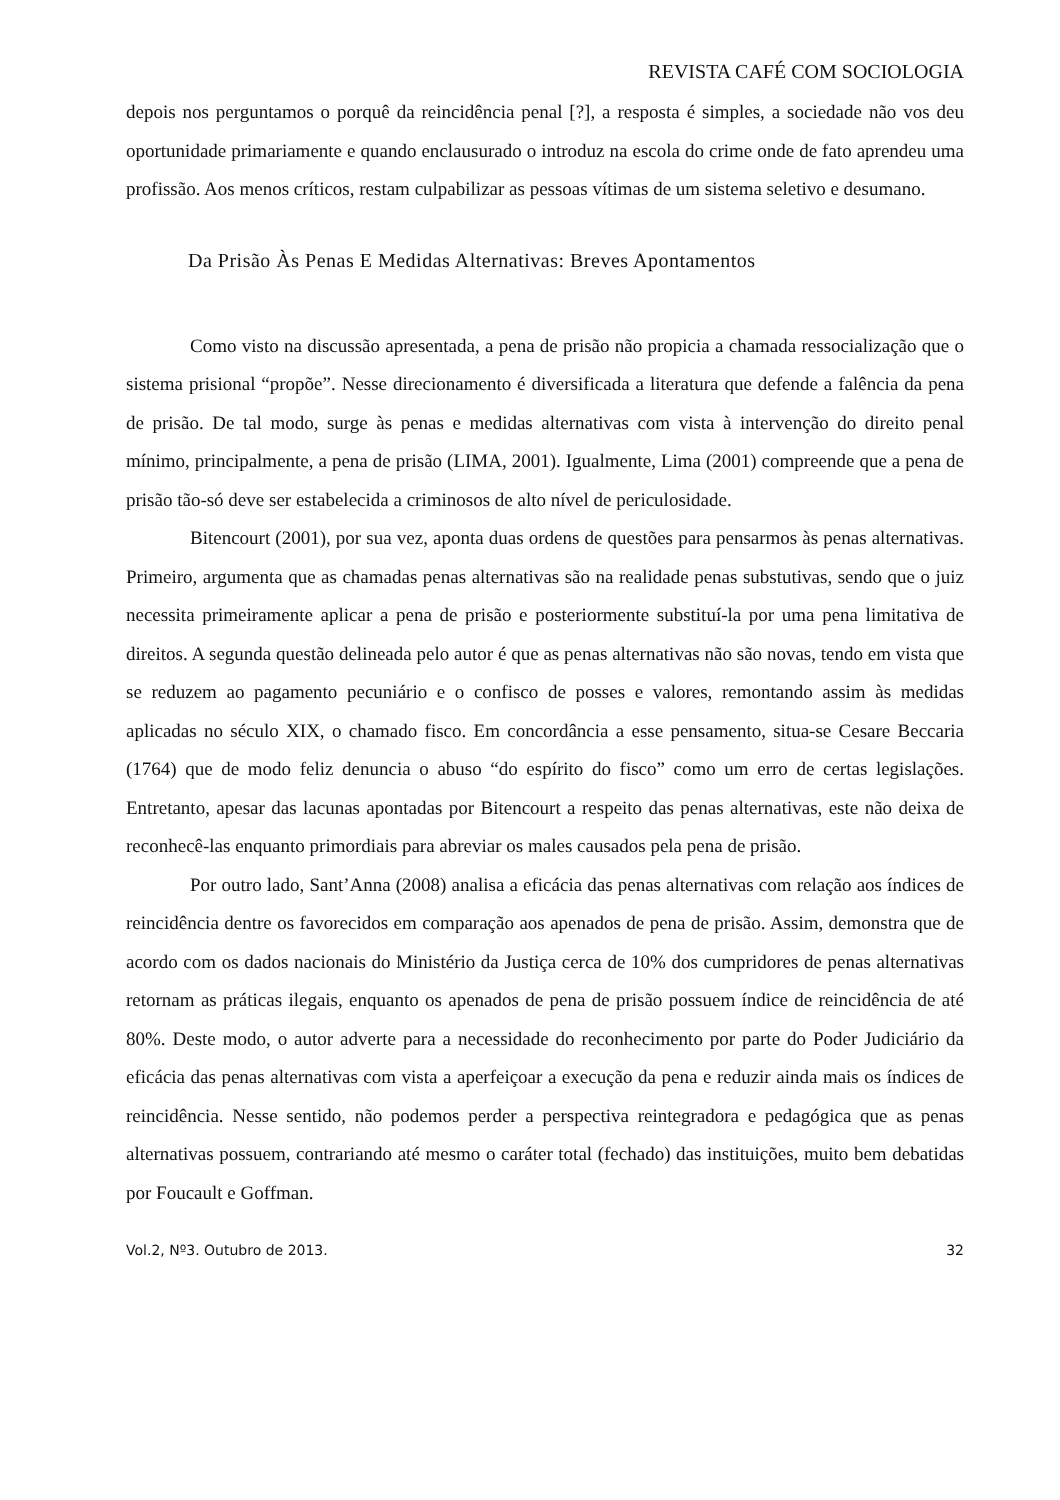REVISTA CAFÉ COM SOCIOLOGIA
depois nos perguntamos o porquê da reincidência penal [?], a resposta é simples, a sociedade não vos deu oportunidade primariamente e quando enclausurado o introduz na escola do crime onde de fato aprendeu uma profissão. Aos menos críticos, restam culpabilizar as pessoas vítimas de um sistema seletivo e desumano.
Da Prisão Às Penas E Medidas Alternativas: Breves Apontamentos
Como visto na discussão apresentada, a pena de prisão não propicia a chamada ressocialização que o sistema prisional “propõe”. Nesse direcionamento é diversificada a literatura que defende a falência da pena de prisão. De tal modo, surge às penas e medidas alternativas com vista à intervenção do direito penal mínimo, principalmente, a pena de prisão (LIMA, 2001). Igualmente, Lima (2001) compreende que a pena de prisão tão-só deve ser estabelecida a criminosos de alto nível de periculosidade.
Bitencourt (2001), por sua vez, aponta duas ordens de questões para pensarmos às penas alternativas. Primeiro, argumenta que as chamadas penas alternativas são na realidade penas substutivas, sendo que o juiz necessita primeiramente aplicar a pena de prisão e posteriormente substituí-la por uma pena limitativa de direitos. A segunda questão delineada pelo autor é que as penas alternativas não são novas, tendo em vista que se reduzem ao pagamento pecuniário e o confisco de posses e valores, remontando assim às medidas aplicadas no século XIX, o chamado fisco. Em concordância a esse pensamento, situa-se Cesare Beccaria (1764) que de modo feliz denuncia o abuso “do espírito do fisco” como um erro de certas legislações. Entretanto, apesar das lacunas apontadas por Bitencourt a respeito das penas alternativas, este não deixa de reconhecê-las enquanto primordiais para abreviar os males causados pela pena de prisão.
Por outro lado, Sant’Anna (2008) analisa a eficácia das penas alternativas com relação aos índices de reincidência dentre os favorecidos em comparação aos apenados de pena de prisão. Assim, demonstra que de acordo com os dados nacionais do Ministério da Justiça cerca de 10% dos cumpridores de penas alternativas retornam as práticas ilegais, enquanto os apenados de pena de prisão possuem índice de reincidência de até 80%. Deste modo, o autor adverte para a necessidade do reconhecimento por parte do Poder Judiciário da eficácia das penas alternativas com vista a aperfeiçoar a execução da pena e reduzir ainda mais os índices de reincidência. Nesse sentido, não podemos perder a perspectiva reintegradora e pedagógica que as penas alternativas possuem, contrariando até mesmo o caráter total (fechado) das instituições, muito bem debatidas por Foucault e Goffman.
Vol.2, Nº3. Outubro de 2013. 32